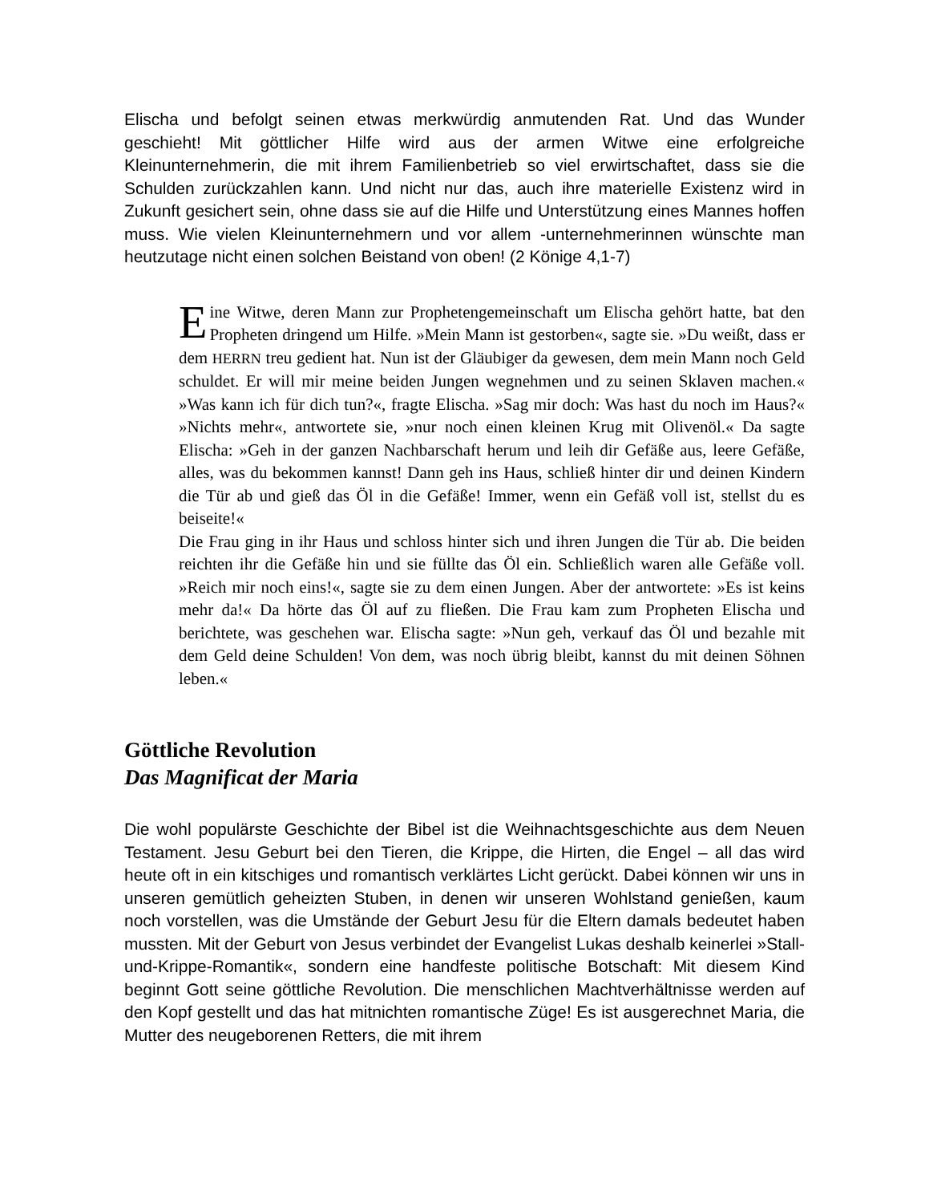Elischa und befolgt seinen etwas merkwürdig anmutenden Rat. Und das Wunder geschieht! Mit göttlicher Hilfe wird aus der armen Witwe eine erfolgreiche Kleinunternehmerin, die mit ihrem Familienbetrieb so viel erwirtschaftet, dass sie die Schulden zurückzahlen kann. Und nicht nur das, auch ihre materielle Existenz wird in Zukunft gesichert sein, ohne dass sie auf die Hilfe und Unterstützung eines Mannes hoffen muss. Wie vielen Kleinunternehmern und vor allem -unternehmerinnen wünschte man heutzutage nicht einen solchen Beistand von oben! (2 Könige 4,1-7)
Eine Witwe, deren Mann zur Prophetengemeinschaft um Elischa gehört hatte, bat den Propheten dringend um Hilfe. »Mein Mann ist gestorben«, sagte sie. »Du weißt, dass er dem HERRN treu gedient hat. Nun ist der Gläubiger da gewesen, dem mein Mann noch Geld schuldet. Er will mir meine beiden Jungen wegnehmen und zu seinen Sklaven machen.« »Was kann ich für dich tun?«, fragte Elischa. »Sag mir doch: Was hast du noch im Haus?« »Nichts mehr«, antwortete sie, »nur noch einen kleinen Krug mit Olivenöl.« Da sagte Elischa: »Geh in der ganzen Nachbarschaft herum und leih dir Gefäße aus, leere Gefäße, alles, was du bekommen kannst! Dann geh ins Haus, schließ hinter dir und deinen Kindern die Tür ab und gieß das Öl in die Gefäße! Immer, wenn ein Gefäß voll ist, stellst du es beiseite!«
Die Frau ging in ihr Haus und schloss hinter sich und ihren Jungen die Tür ab. Die beiden reichten ihr die Gefäße hin und sie füllte das Öl ein. Schließlich waren alle Gefäße voll. »Reich mir noch eins!«, sagte sie zu dem einen Jungen. Aber der antwortete: »Es ist keins mehr da!« Da hörte das Öl auf zu fließen. Die Frau kam zum Propheten Elischa und berichtete, was geschehen war. Elischa sagte: »Nun geh, verkauf das Öl und bezahle mit dem Geld deine Schulden! Von dem, was noch übrig bleibt, kannst du mit deinen Söhnen leben.«
Göttliche Revolution
Das Magnificat der Maria
Die wohl populärste Geschichte der Bibel ist die Weihnachtsgeschichte aus dem Neuen Testament. Jesu Geburt bei den Tieren, die Krippe, die Hirten, die Engel – all das wird heute oft in ein kitschiges und romantisch verklärtes Licht gerückt. Dabei können wir uns in unseren gemütlich geheizten Stuben, in denen wir unseren Wohlstand genießen, kaum noch vorstellen, was die Umstände der Geburt Jesu für die Eltern damals bedeutet haben mussten. Mit der Geburt von Jesus verbindet der Evangelist Lukas deshalb keinerlei »Stall-und-Krippe-Romantik«, sondern eine handfeste politische Botschaft: Mit diesem Kind beginnt Gott seine göttliche Revolution. Die menschlichen Machtverhältnisse werden auf den Kopf gestellt und das hat mitnichten romantische Züge! Es ist ausgerechnet Maria, die Mutter des neugeborenen Retters, die mit ihrem